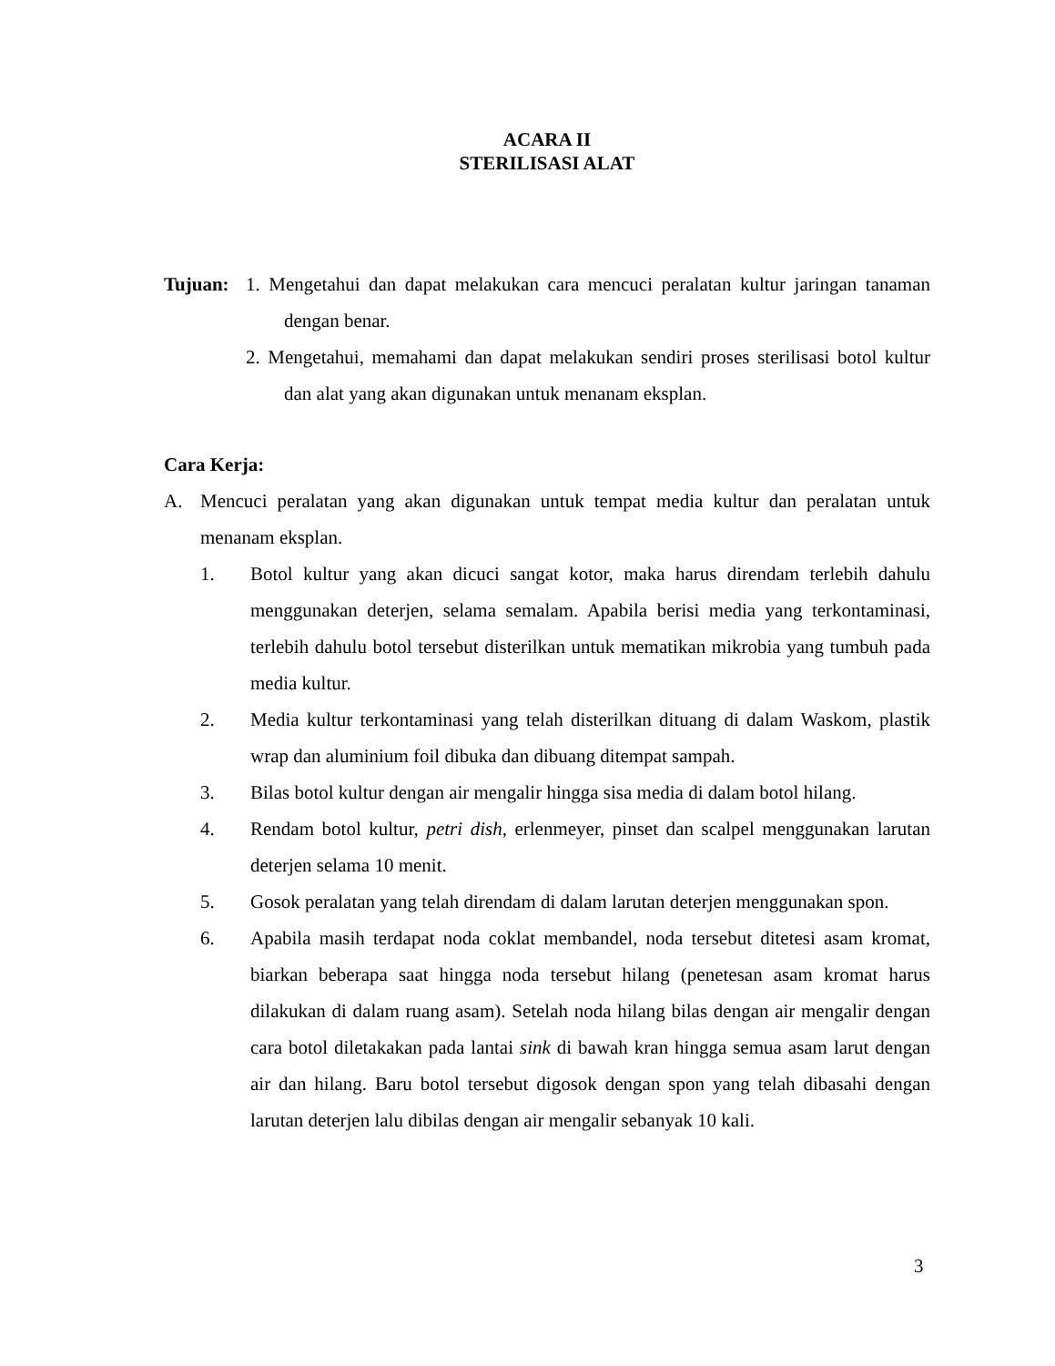ACARA II
STERILISASI ALAT
Tujuan: 1. Mengetahui dan dapat melakukan cara mencuci peralatan kultur jaringan tanaman dengan benar.
2. Mengetahui, memahami dan dapat melakukan sendiri proses sterilisasi botol kultur dan alat yang akan digunakan untuk menanam eksplan.
Cara Kerja:
A. Mencuci peralatan yang akan digunakan untuk tempat media kultur dan peralatan untuk menanam eksplan.
1. Botol kultur yang akan dicuci sangat kotor, maka harus direndam terlebih dahulu menggunakan deterjen, selama semalam. Apabila berisi media yang terkontaminasi, terlebih dahulu botol tersebut disterilkan untuk mematikan mikrobia yang tumbuh pada media kultur.
2. Media kultur terkontaminasi yang telah disterilkan dituang di dalam Waskom, plastik wrap dan aluminium foil dibuka dan dibuang ditempat sampah.
3. Bilas botol kultur dengan air mengalir hingga sisa media di dalam botol hilang.
4. Rendam botol kultur, petri dish, erlenmeyer, pinset dan scalpel menggunakan larutan deterjen selama 10 menit.
5. Gosok peralatan yang telah direndam di dalam larutan deterjen menggunakan spon.
6. Apabila masih terdapat noda coklat membandel, noda tersebut ditetesi asam kromat, biarkan beberapa saat hingga noda tersebut hilang (penetesan asam kromat harus dilakukan di dalam ruang asam). Setelah noda hilang bilas dengan air mengalir dengan cara botol diletakakan pada lantai sink di bawah kran hingga semua asam larut dengan air dan hilang. Baru botol tersebut digosok dengan spon yang telah dibasahi dengan larutan deterjen lalu dibilas dengan air mengalir sebanyak 10 kali.
3